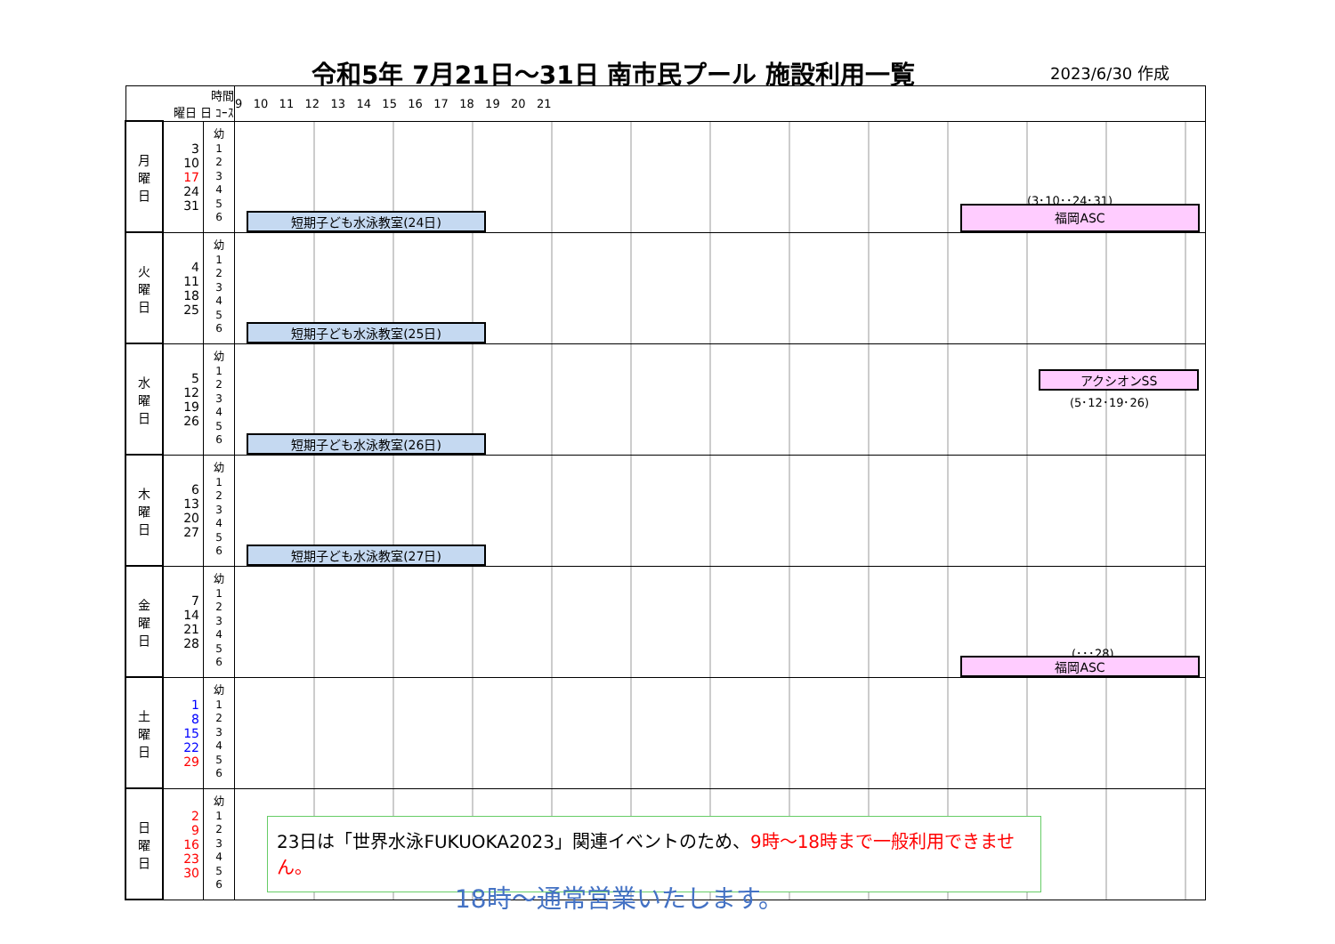令和5年 7月21日～31日 南市民プール 施設利用一覧
2023/6/30 作成
| 時間 曜日 日 ｺｰｽ | | | 9 10 11 12 13 14 15 16 17 18 19 20 21 |
| 月 曜 日 | 3 10 17 24 31 | 幼 1 2 3 4 5 6 | 短期子ども水泳教室(24日) (3･10･･24･31) 福岡ASC |
| 火 曜 日 | 4 11 18 25 | 幼 1 2 3 4 5 6 | 短期子ども水泳教室(25日) |
| 水 曜 日 | 5 12 19 26 | 幼 1 2 3 4 5 6 | アクシオンSS (5･12･19･26) 短期子ども水泳教室(26日) |
| 木 曜 日 | 6 13 20 27 | 幼 1 2 3 4 5 6 | 短期子ども水泳教室(27日) |
| 金 曜 日 | 7 14 21 28 | 幼 1 2 3 4 5 6 | (･･･28) 福岡ASC |
| 土 曜 日 | 1 8 15 22 29 | 幼 1 2 3 4 5 6 | |
| 日 曜 日 | 2 9 16 23 30 | 幼 1 2 3 4 5 6 | |
23日は「世界水泳FUKUOKA2023」関連イベントのため、9時～18時まで一般利用できません。
18時～通常営業いたします。